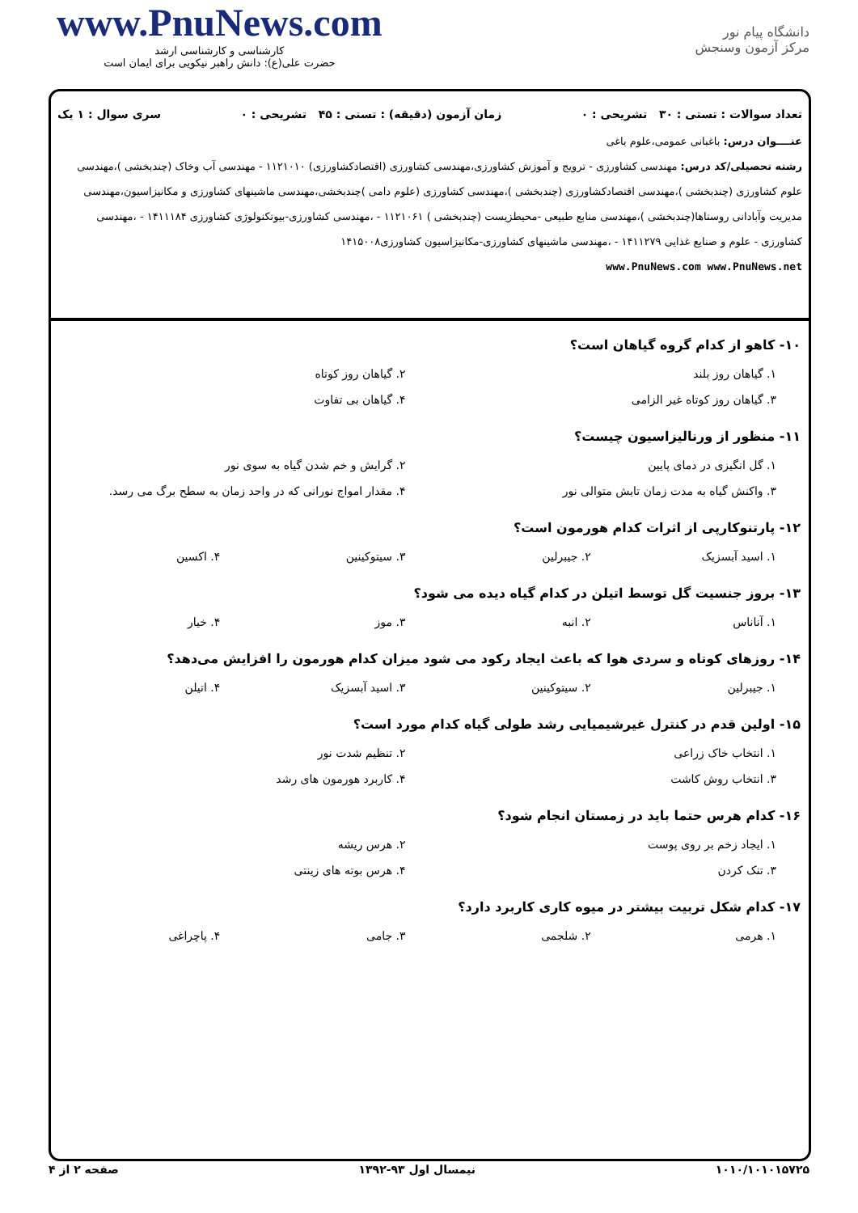www.PnuNews.com
کارشناسی و کارشناسی ارشد
حضرت علی(ع): دانش راهبر نیکویی برای ایمان است
دانشگاه پیام نور
مرکز آزمون وسنجش
تعداد سوالات : تستی : ۳۰ تشریحی : ۰ زمان آزمون (دقیقه) : تستی : ۴۵ تشریحی : ۰ سری سوال : ۱ یک
عنــــوان درس: باغبانی عمومی،علوم باغی
رشته تحصیلی/کد درس: مهندسی کشاورزی - ترویج و آموزش کشاورزی،مهندسی کشاورزی (اقتصادکشاورزی) ۱۱۲۱۰۱۰ - مهندسی آب وخاک (چندبخشی )،مهندسی علوم کشاورزی (چندبخشی )،مهندسی اقتصادکشاورزی (چندبخشی )،مهندسی کشاورزی (علوم دامی )چندبخشی،مهندسی ماشینهای کشاورزی و مکانیزاسیون،مهندسی مدیریت وآبادانی روستاها(چندبخشی )،مهندسی منابع طبیعی -محیطزیست (چندبخشی ) ۱۱۲۱۰۶۱ - ،مهندسی کشاورزی-بیوتکنولوژی کشاورزی ۱۴۱۱۱۸۴ - ،مهندسی کشاورزی - علوم و صنایع غذایی ۱۴۱۱۲۷۹ - ،مهندسی ماشینهای کشاورزی-مکانیزاسیون کشاورزی۱۴۱۵۰۰۸
www.PnuNews.com www.PnuNews.net
۱۰- کاهو از کدام گروه گیاهان است؟
| ۱. گیاهان روز بلند | ۲. گیاهان روز کوتاه |
| ۳. گیاهان روز کوتاه غیر الزامی | ۴. گیاهان بی تفاوت |
۱۱- منظور از ورنالیزاسیون چیست؟
| ۱. گل انگیزی در دمای پایین | ۲. گرایش و خم شدن گیاه به سوی نور |
| ۳. واکنش گیاه به مدت زمان تابش متوالی نور | ۴. مقدار امواج نورانی که در واحد زمان به سطح برگ می رسد. |
۱۲- پارتنوکارپی از اثرات کدام هورمون است؟
| ۱. اسید آبسزیک | ۲. جیبرلین | ۳. سیتوکینین | ۴. اکسین |
۱۳- بروز جنسیت گل توسط اتیلن در کدام گیاه دیده می شود؟
| ۱. آناناس | ۲. انبه | ۳. موز | ۴. خیار |
۱۴- روزهای کوتاه و سردی هوا که باعث ایجاد رکود می شود میزان کدام هورمون را افزایش می‌دهد؟
| ۱. جیبرلین | ۲. سیتوکینین | ۳. اسید آبسزیک | ۴. اتیلن |
۱۵- اولین قدم در کنترل غیرشیمیایی رشد طولی گیاه کدام مورد است؟
| ۱. انتخاب خاک زراعی | ۲. تنظیم شدت نور |
| ۳. انتخاب روش کاشت | ۴. کاربرد هورمون های رشد |
۱۶- کدام هرس حتما باید در زمستان انجام شود؟
| ۱. ایجاد زخم بر روی پوست | ۲. هرس ریشه |
| ۳. تنک کردن | ۴. هرس بوته های زینتی |
۱۷- کدام شکل تربیت بیشتر در میوه کاری کاربرد دارد؟
| ۱. هرمی | ۲. شلجمی | ۳. جامی | ۴. پاچراغی |
۱۰۱۰/۱۰۱۰۱۵۷۲۵ نیمسال اول ۹۳-۱۳۹۲ صفحه ۲ از ۴